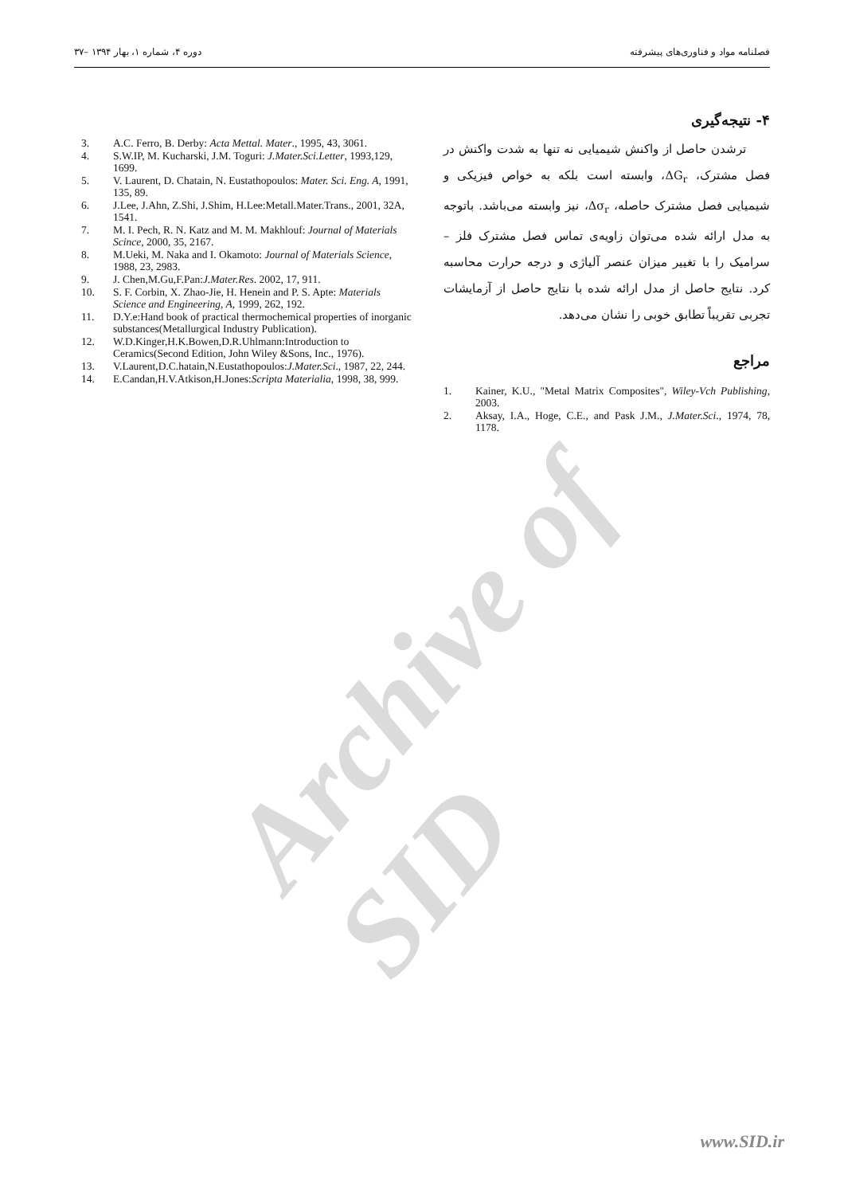۳۷– دوره ۴، شماره ۱، بهار ۱۳۹۴ فصلنامه مواد و فناوری‌های پیشرفته
۴- نتیجه‌گیری
ترشدن حاصل از واکنش شیمیایی نه تنها به شدت واکنش در فصل مشترک، ΔG<sub>r</sub>، وابسته است بلکه به خواص فیزیکی و شیمیایی فصل مشترک حاصله، Δσ<sub>r</sub>، نیز وابسته می‌باشد. باتوجه به مدل ارائه شده می‌توان زاویه‌ی تماس فصل مشترک فلز – سرامیک را با تغییر میزان عنصر آلیاژی و درجه حرارت محاسبه کرد. نتایج حاصل از مدل ارائه شده با نتایج حاصل از آزمایشات تجربی تقریباً تطابق خوبی را نشان می‌دهد.
مراجع
1. Kainer, K.U., "Metal Matrix Composites", Wiley-Vch Publishing, 2003.
2. Aksay, I.A., Hoge, C.E., and Pask J.M., J.Mater.Sci., 1974, 78, 1178.
3. A.C. Ferro, B. Derby: Acta Mettal. Mater., 1995, 43, 3061.
4. S.W.IP, M. Kucharski, J.M. Toguri: J.Mater.Sci.Letter, 1993,129, 1699.
5. V. Laurent, D. Chatain, N. Eustathopoulos: Mater. Sci. Eng. A, 1991, 135, 89.
6. J.Lee, J.Ahn, Z.Shi, J.Shim, H.Lee:Metall.Mater.Trans., 2001, 32A, 1541.
7. M. I. Pech, R. N. Katz and M. M. Makhlouf: Journal of Materials Scince, 2000, 35, 2167.
8. M.Ueki, M. Naka and I. Okamoto: Journal of Materials Science, 1988, 23, 2983.
9. J. Chen,M.Gu,F.Pan:J.Mater.Res. 2002, 17, 911.
10. S. F. Corbin, X. Zhao-Jie, H. Henein and P. S. Apte: Materials Science and Engineering, A, 1999, 262, 192.
11. D.Y.e:Hand book of practical thermochemical properties of inorganic substances(Metallurgical Industry Publication).
12. W.D.Kinger,H.K.Bowen,D.R.Uhlmann:Introduction to Ceramics(Second Edition, John Wiley &Sons, Inc., 1976).
13. V.Laurent,D.C.hatain,N.Eustathopoulos:J.Mater.Sci., 1987, 22, 244.
14. E.Candan,H.V.Atkison,H.Jones:Scripta Materialia, 1998, 38, 999.
Archive of SID
www.SID.ir